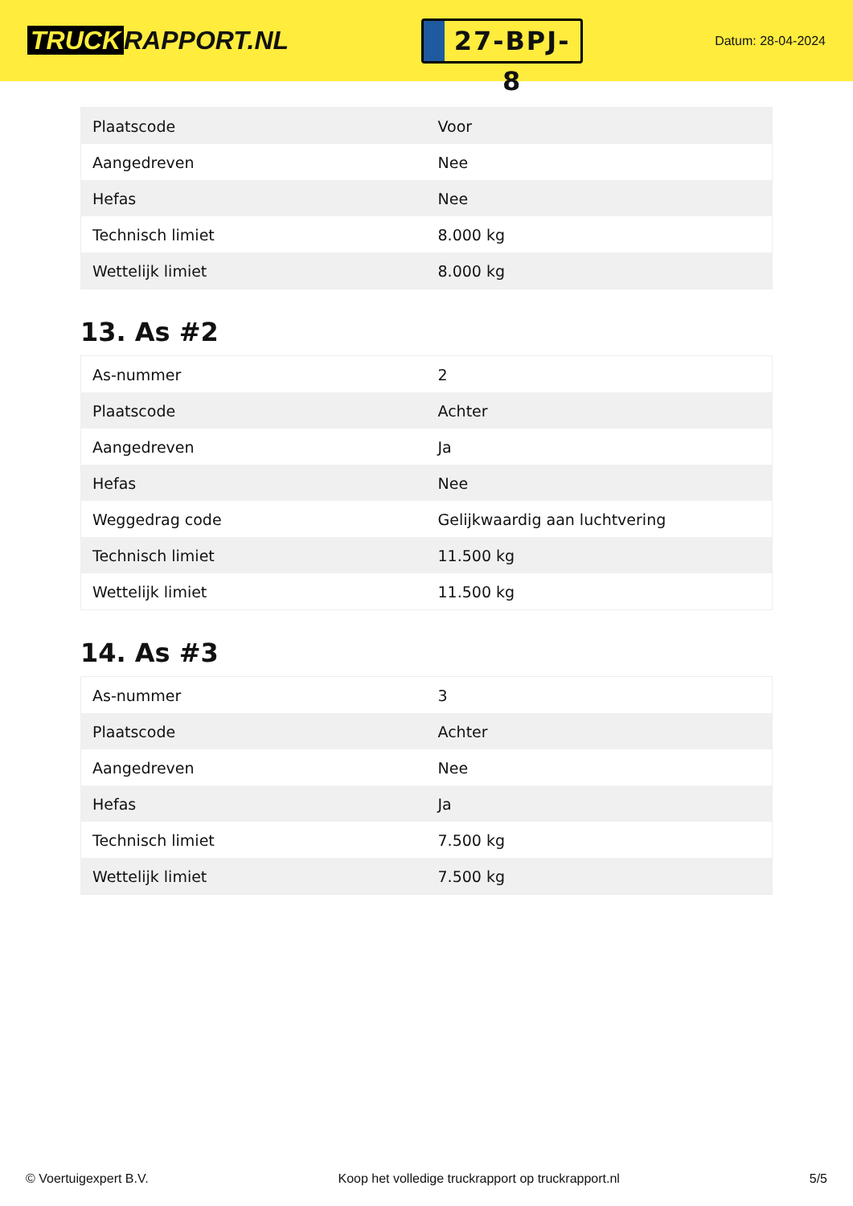TRUCK RAPPORT.NL
27-BPJ-8
Datum: 28-04-2024
| Plaatscode | Voor |
| Aangedreven | Nee |
| Hefas | Nee |
| Technisch limiet | 8.000 kg |
| Wettelijk limiet | 8.000 kg |
13. As #2
| As-nummer | 2 |
| Plaatscode | Achter |
| Aangedreven | Ja |
| Hefas | Nee |
| Weggedrag code | Gelijkwaardig aan luchtvering |
| Technisch limiet | 11.500 kg |
| Wettelijk limiet | 11.500 kg |
14. As #3
| As-nummer | 3 |
| Plaatscode | Achter |
| Aangedreven | Nee |
| Hefas | Ja |
| Technisch limiet | 7.500 kg |
| Wettelijk limiet | 7.500 kg |
© Voertuigexpert B.V. Koop het volledige truckrapport op truckrapport.nl 5/5